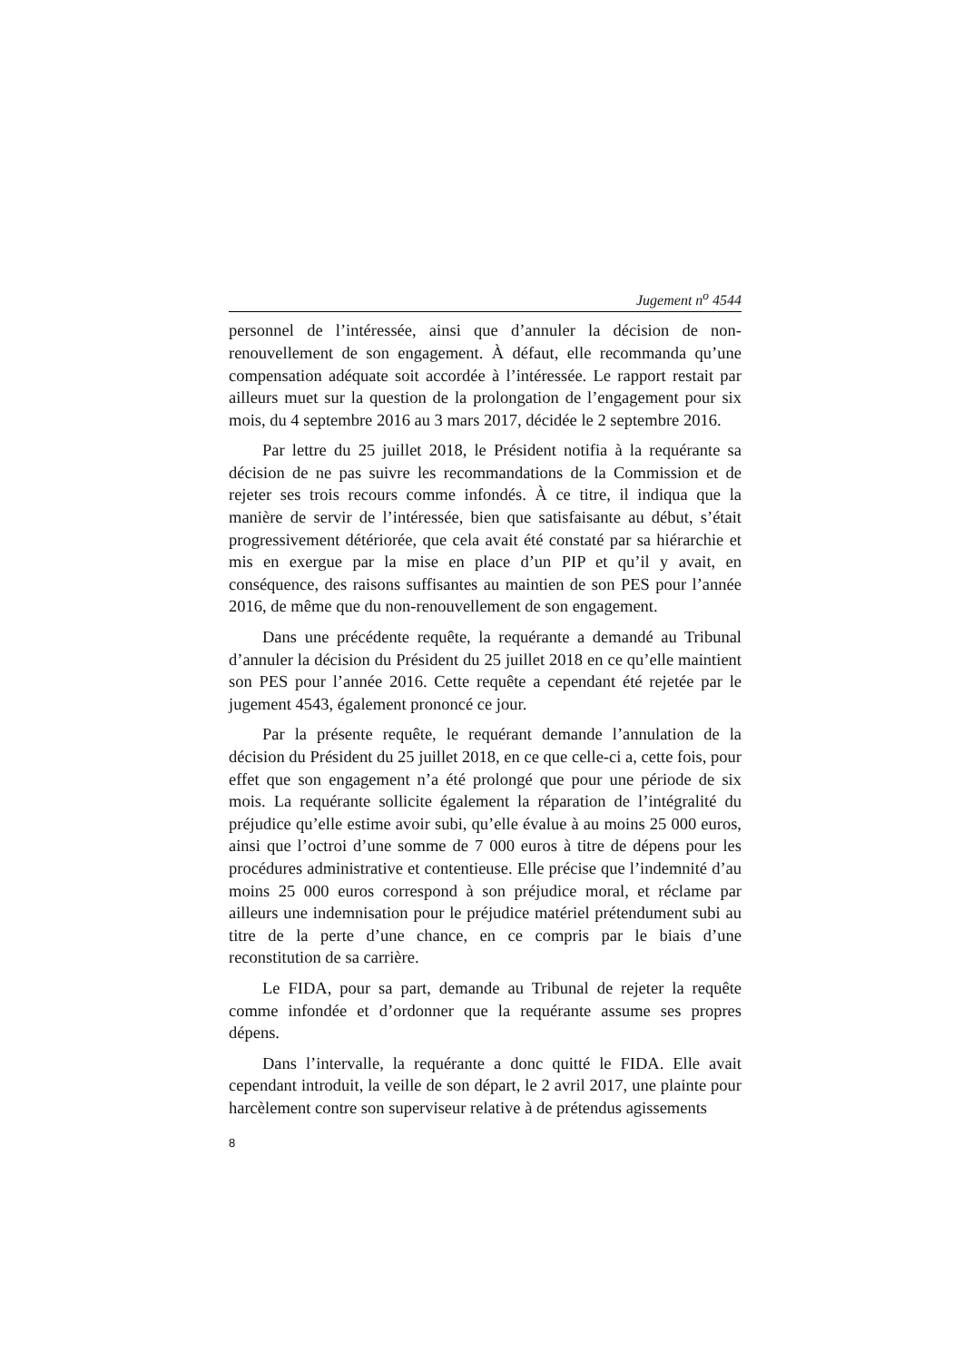Jugement n<sup>o</sup> 4544
personnel de l’intéressée, ainsi que d’annuler la décision de non-renouvellement de son engagement. À défaut, elle recommanda qu’une compensation adéquate soit accordée à l’intéressée. Le rapport restait par ailleurs muet sur la question de la prolongation de l’engagement pour six mois, du 4 septembre 2016 au 3 mars 2017, décidée le 2 septembre 2016.
Par lettre du 25 juillet 2018, le Président notifia à la requérante sa décision de ne pas suivre les recommandations de la Commission et de rejeter ses trois recours comme infondés. À ce titre, il indiqua que la manière de servir de l’intéressée, bien que satisfaisante au début, s’était progressivement détériorée, que cela avait été constaté par sa hiérarchie et mis en exergue par la mise en place d’un PIP et qu’il y avait, en conséquence, des raisons suffisantes au maintien de son PES pour l’année 2016, de même que du non-renouvellement de son engagement.
Dans une précédente requête, la requérante a demandé au Tribunal d’annuler la décision du Président du 25 juillet 2018 en ce qu’elle maintient son PES pour l’année 2016. Cette requête a cependant été rejetée par le jugement 4543, également prononcé ce jour.
Par la présente requête, le requérant demande l’annulation de la décision du Président du 25 juillet 2018, en ce que celle-ci a, cette fois, pour effet que son engagement n’a été prolongé que pour une période de six mois. La requérante sollicite également la réparation de l’intégralité du préjudice qu’elle estime avoir subi, qu’elle évalue à au moins 25 000 euros, ainsi que l’octroi d’une somme de 7 000 euros à titre de dépens pour les procédures administrative et contentieuse. Elle précise que l’indemnité d’au moins 25 000 euros correspond à son préjudice moral, et réclame par ailleurs une indemnisation pour le préjudice matériel prétendument subi au titre de la perte d’une chance, en ce compris par le biais d’une reconstitution de sa carrière.
Le FIDA, pour sa part, demande au Tribunal de rejeter la requête comme infondée et d’ordonner que la requérante assume ses propres dépens.
Dans l’intervalle, la requérante a donc quitté le FIDA. Elle avait cependant introduit, la veille de son départ, le 2 avril 2017, une plainte pour harcèlement contre son superviseur relative à de prétendus agissements
8